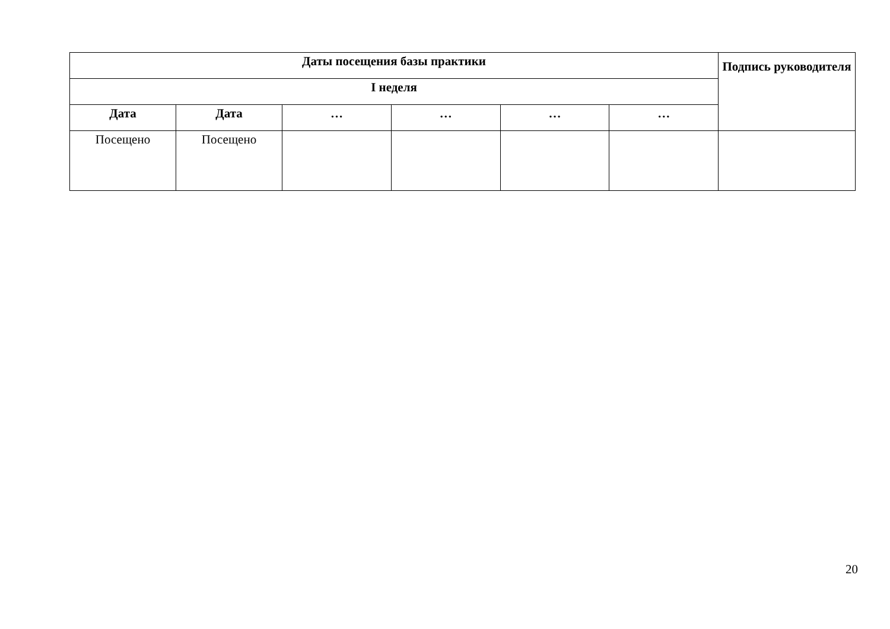| Даты посещения базы практики | | | | | | Подпись руководителя |
| --- | --- | --- | --- | --- | --- | --- |
| I неделя | | | | | | |
| Дата | Дата | … | … | … | … | |
| Посещено | Посещено | | | | | |
20